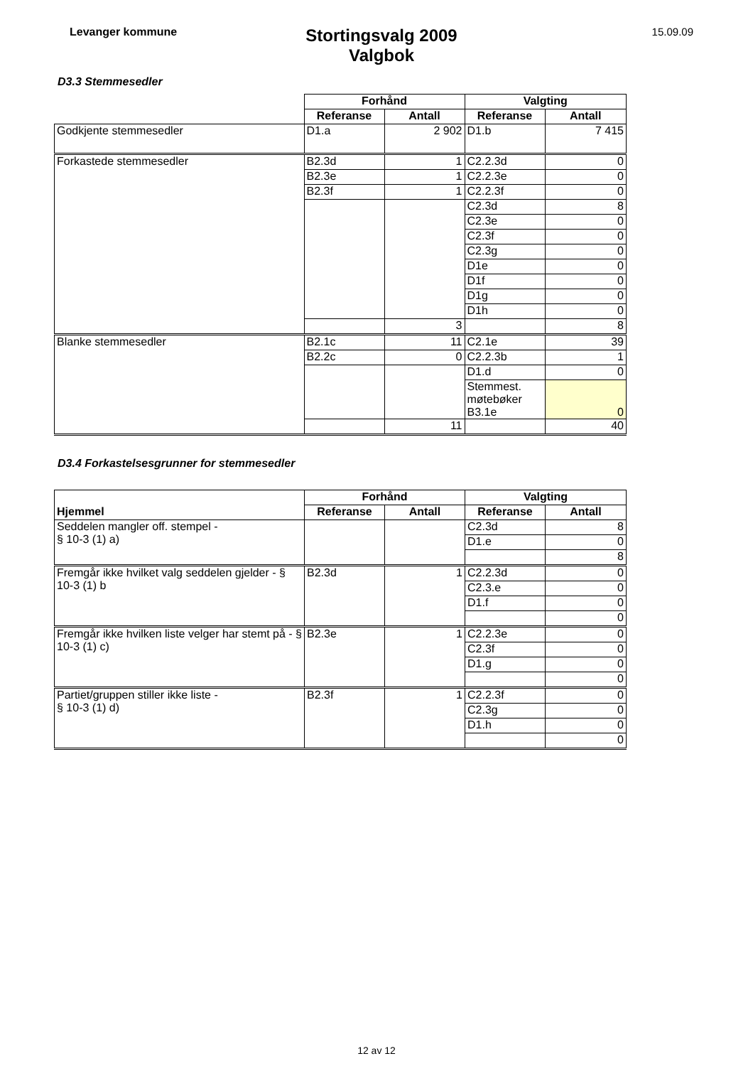Levanger kommune
Stortingsvalg 2009
Valgbok
15.09.09
D3.3 Stemmesedler
| | Forhånd | | Valgting | |
| | Referanse | Antall | Referanse | Antall |
| Godkjente stemmesedler | D1.a | 2 902 | D1.b | 7 415 |
| Forkastede stemmesedler | B2.3d | 1 | C2.2.3d | 0 |
| | B2.3e | 1 | C2.2.3e | 0 |
| | B2.3f | 1 | C2.2.3f | 0 |
| | | | C2.3d | 8 |
| | | | C2.3e | 0 |
| | | | C2.3f | 0 |
| | | | C2.3g | 0 |
| | | | D1e | 0 |
| | | | D1f | 0 |
| | | | D1g | 0 |
| | | | D1h | 0 |
| | | 3 | | 8 |
| Blanke stemmesedler | B2.1c | 11 | C2.1e | 39 |
| | B2.2c | 0 | C2.2.3b | 1 |
| | | | D1.d | 0 |
| | | | Stemmest. møtebøker B3.1e | 0 |
| | | 11 | | 40 |
D3.4 Forkastelsesgrunner for stemmesedler
| | Forhånd | | Valgting | |
| Hjemmel | Referanse | Antall | Referanse | Antall |
| Seddelen mangler off. stempel - § 10-3 (1) a) | | | C2.3d | 8 |
| | | | D1.e | 0 |
| | | | | 8 |
| Fremgår ikke hvilket valg seddelen gjelder - § 10-3 (1) b | B2.3d | 1 | C2.2.3d | 0 |
| | | | C2.3.e | 0 |
| | | | D1.f | 0 |
| | | | | 0 |
| Fremgår ikke hvilken liste velger har stemt på - § 10-3 (1) c) | B2.3e | 1 | C2.2.3e | 0 |
| | | | C2.3f | 0 |
| | | | D1.g | 0 |
| | | | | 0 |
| Partiet/gruppen stiller ikke liste - § 10-3 (1) d) | B2.3f | 1 | C2.2.3f | 0 |
| | | | C2.3g | 0 |
| | | | D1.h | 0 |
| | | | | 0 |
12 av 12